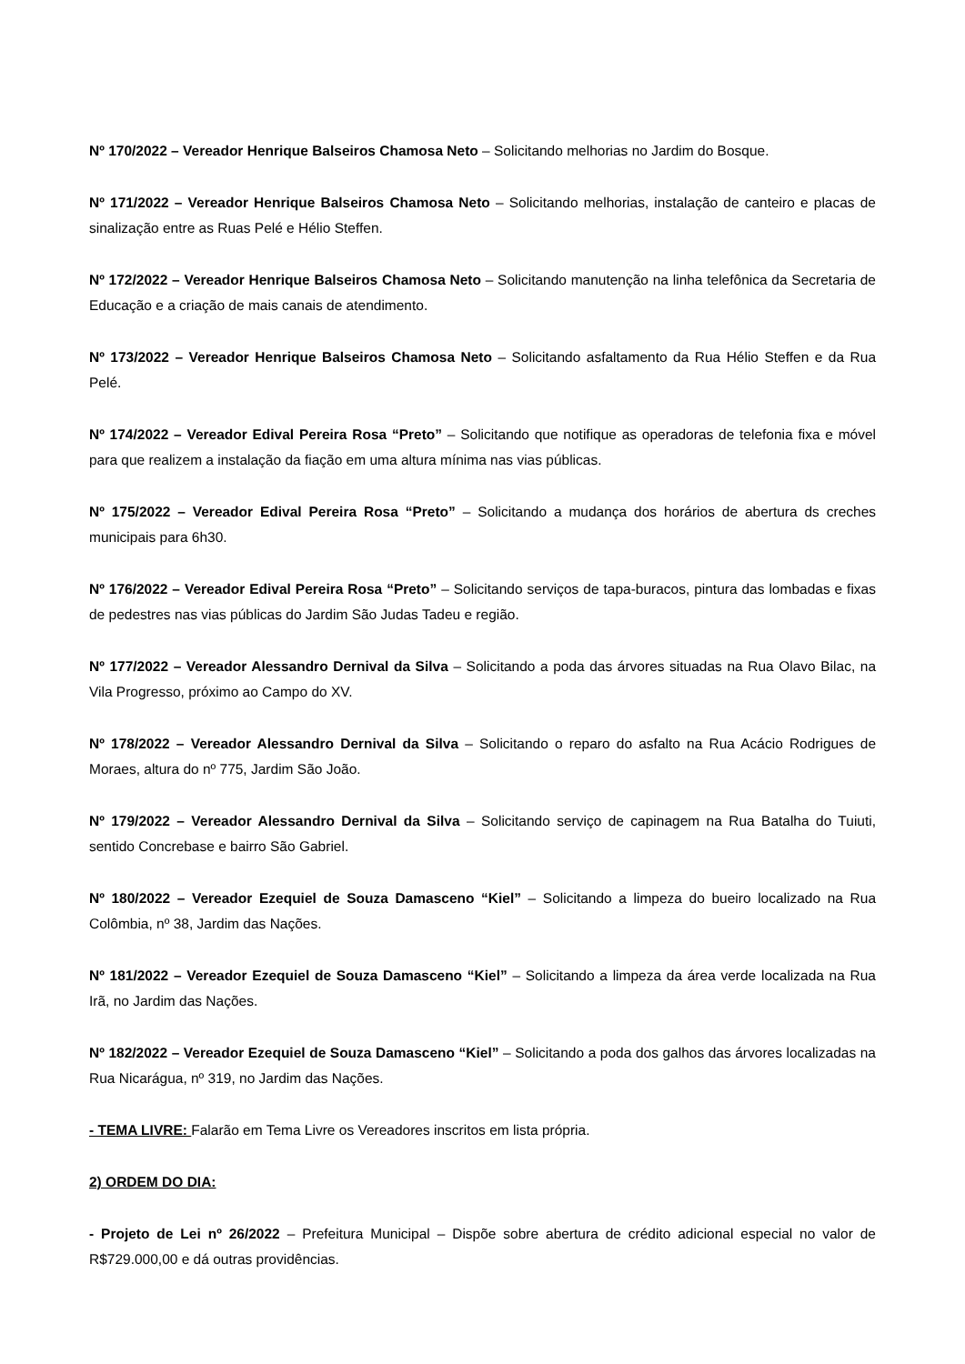Nº 170/2022 – Vereador Henrique Balseiros Chamosa Neto – Solicitando melhorias no Jardim do Bosque.
Nº 171/2022 – Vereador Henrique Balseiros Chamosa Neto – Solicitando melhorias, instalação de canteiro e placas de sinalização entre as Ruas Pelé e Hélio Steffen.
Nº 172/2022 – Vereador Henrique Balseiros Chamosa Neto – Solicitando manutenção na linha telefônica da Secretaria de Educação e a criação de mais canais de atendimento.
Nº 173/2022 – Vereador Henrique Balseiros Chamosa Neto – Solicitando asfaltamento da Rua Hélio Steffen e da Rua Pelé.
Nº 174/2022 – Vereador Edival Pereira Rosa “Preto” – Solicitando que notifique as operadoras de telefonia fixa e móvel para que realizem a instalação da fiação em uma altura mínima nas vias públicas.
Nº 175/2022 – Vereador Edival Pereira Rosa “Preto” – Solicitando a mudança dos horários de abertura ds creches municipais para 6h30.
Nº 176/2022 – Vereador Edival Pereira Rosa “Preto” – Solicitando serviços de tapa-buracos, pintura das lombadas e fixas de pedestres nas vias públicas do Jardim São Judas Tadeu e região.
Nº 177/2022 – Vereador Alessandro Dernival da Silva – Solicitando a poda das árvores situadas na Rua Olavo Bilac, na Vila Progresso, próximo ao Campo do XV.
Nº 178/2022 – Vereador Alessandro Dernival da Silva – Solicitando o reparo do asfalto na Rua Acácio Rodrigues de Moraes, altura do nº 775, Jardim São João.
Nº 179/2022 – Vereador Alessandro Dernival da Silva – Solicitando serviço de capinagem na Rua Batalha do Tuiuti, sentido Concrebase e bairro São Gabriel.
Nº 180/2022 – Vereador Ezequiel de Souza Damasceno “Kiel” – Solicitando a limpeza do bueiro localizado na Rua Colômbia, nº 38, Jardim das Nações.
Nº 181/2022 – Vereador Ezequiel de Souza Damasceno “Kiel” – Solicitando a limpeza da área verde localizada na Rua Irã, no Jardim das Nações.
Nº 182/2022 – Vereador Ezequiel de Souza Damasceno “Kiel” – Solicitando a poda dos galhos das árvores localizadas na Rua Nicarágua, nº 319, no Jardim das Nações.
- TEMA LIVRE: Falarão em Tema Livre os Vereadores inscritos em lista própria.
2) ORDEM DO DIA:
- Projeto de Lei nº 26/2022 – Prefeitura Municipal – Dispõe sobre abertura de crédito adicional especial no valor de R$729.000,00 e dá outras providências.